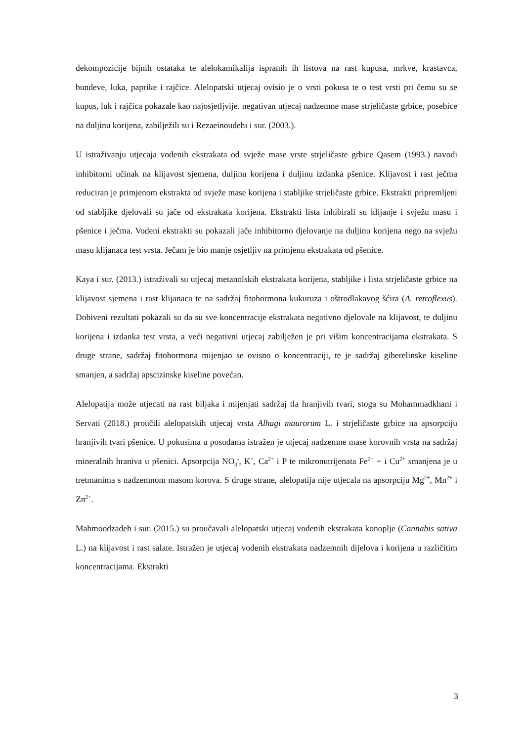dekompozicije bijnih ostataka te alelokamikalija ispranih ih listova na rast kupusa, mrkve, krastavca, bundeve, luka, paprike i rajčice. Alelopatski utjecaj ovisio je o vrsti pokusa te o test vrsti pri čemu su se kupus, luk i rajčica pokazale kao najosjetljvije. negativan utjecaj nadzemne mase strjeličaste grbice, posebice na duljinu korijena, zabilježili su i Rezaeinoudehi i sur. (2003.).
U istraživanju utjecaja vodenih ekstrakata od svježe mase vrste strjeličaste grbice Qasem (1993.) navodi inhibitorni učinak na klijavost sjemena, duljinu korijena i duljinu izdanka pšenice. Klijavost i rast ječma reduciran je primjenom ekstrakta od svježe mase korijena i stabljike strjeličaste grbice. Ekstrakti pripremljeni od stabljike djelovali su jače od ekstrakata korijena. Ekstrakti lista inhibirali su klijanje i svježu masu i pšenice i ječma. Vodeni ekstrakti su pokazali jače inhibitorno djelovanje na duljinu korijena nego na svježu masu klijanaca test vrsta. Ječam je bio manje osjetljiv na primjenu ekstrakata od pšenice.
Kaya i sur. (2013.) istraživali su utjecaj metanolskih ekstrakata korijena, stabljike i lista strjeličaste grbice na klijavost sjemena i rast klijanaca te na sadržaj fitohormona kukuruza i oštrodlakavog šćira (A. retroflexus). Dobiveni rezultati pokazali su da su sve koncentracije ekstrakata negativno djelovale na klijavost, te duljinu korijena i izdanka test vrsta, a veći negativni utjecaj zabilježen je pri višim koncentracijama ekstrakata. S druge strane, sadržaj fitohormona mijenjao se ovisno o koncentraciji, te je sadržaj giberelinske kiseline smanjen, a sadržaj apscizinske kiseline povećan.
Alelopatija može utjecati na rast biljaka i mijenjati sadržaj tla hranjivih tvari, stoga su Mohammadkhani i Servati (2018.) proučili alelopatskih utjecaj vrsta Alhagi maurorum L. i strjeličaste grbice na apsorpciju hranjivih tvari pšenice. U pokusima u posudama istražen je utjecaj nadzemne mase korovnih vrsta na sadržaj mineralnih hraniva u pšenici. Apsorpcija NO<sub>3</sub><sup>-</sup>, K<sup>+</sup>, Ca<sup>2+</sup> i P te mikronutrijenata Fe<sup>2+</sup> + i Cu<sup>2+</sup> smanjena je u tretmanima s nadzemnom masom korova. S druge strane, alelopatija nije utjecala na apsorpciju Mg<sup>2+</sup>, Mn<sup>2+</sup> i Zn<sup>2+</sup>.
Mahmoodzadeh i sur. (2015.) su proučavali alelopatski utjecaj vodenih ekstrakata konoplje (Cannabis sativa L.) na klijavost i rast salate. Istražen je utjecaj vodenih ekstrakata nadzemnih dijelova i korijena u različitim koncentracijama. Ekstrakti
3